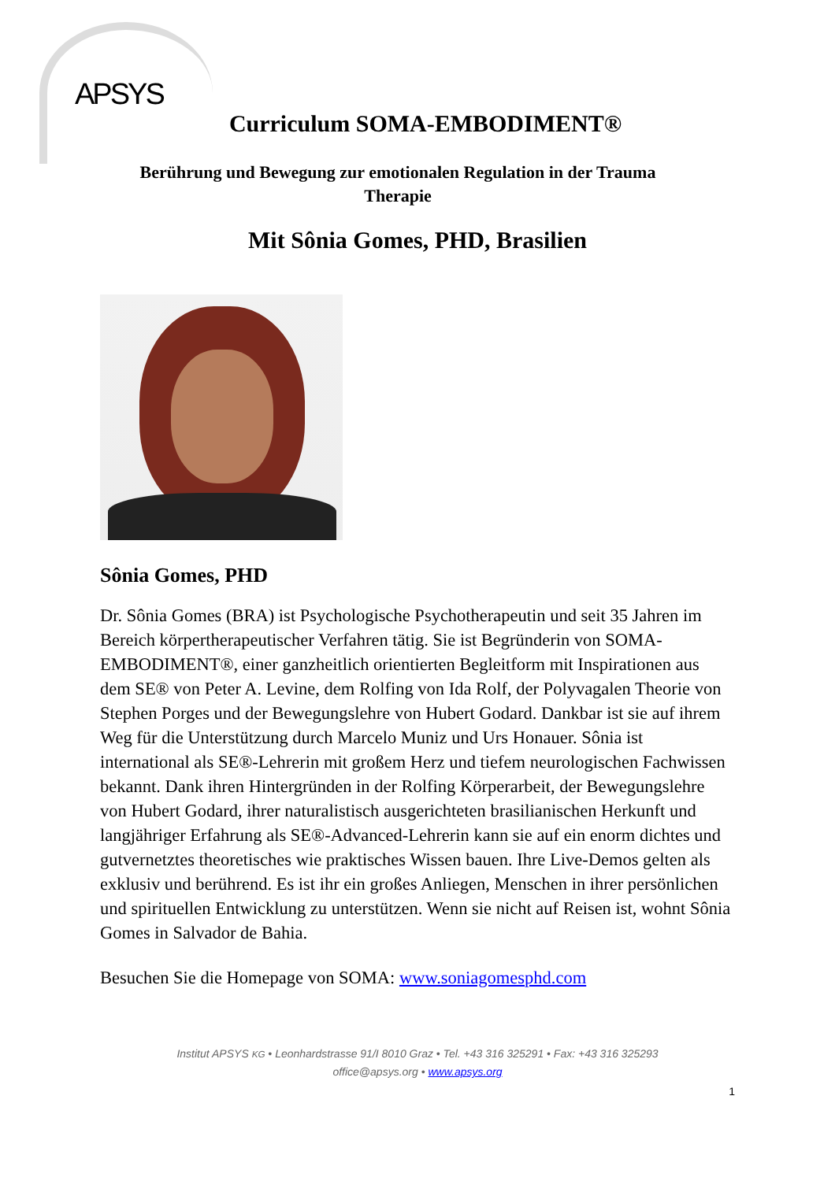APSYS
Curriculum SOMA-EMBODIMENT®
Berührung und Bewegung zur emotionalen Regulation in der Trauma Therapie
Mit Sônia Gomes, PHD, Brasilien
Sônia Gomes, PHD
Dr. Sônia Gomes (BRA) ist Psychologische Psychotherapeutin und seit 35 Jahren im Bereich körpertherapeutischer Verfahren tätig. Sie ist Begründerin von SOMA-EMBODIMENT®, einer ganzheitlich orientierten Begleitform mit Inspirationen aus dem SE® von Peter A. Levine, dem Rolfing von Ida Rolf, der Polyvagalen Theorie von Stephen Porges und der Bewegungslehre von Hubert Godard. Dankbar ist sie auf ihrem Weg für die Unterstützung durch Marcelo Muniz und Urs Honauer. Sônia ist international als SE®-Lehrerin mit großem Herz und tiefem neurologischen Fachwissen bekannt. Dank ihren Hintergründen in der Rolfing Körperarbeit, der Bewegungslehre von Hubert Godard, ihrer naturalistisch ausgerichteten brasilianischen Herkunft und langjähriger Erfahrung als SE®-Advanced-Lehrerin kann sie auf ein enorm dichtes und gutvernetztes theoretisches wie praktisches Wissen bauen. Ihre Live-Demos gelten als exklusiv und berührend. Es ist ihr ein großes Anliegen, Menschen in ihrer persönlichen und spirituellen Entwicklung zu unterstützen. Wenn sie nicht auf Reisen ist, wohnt Sônia Gomes in Salvador de Bahia.
Besuchen Sie die Homepage von SOMA: www.soniagomesphd.com
Institut APSYS KG • Leonhardstrasse 91/I 8010 Graz • Tel. +43 316 325291 • Fax: +43 316 325293
office@apsys.org • www.apsys.org
1